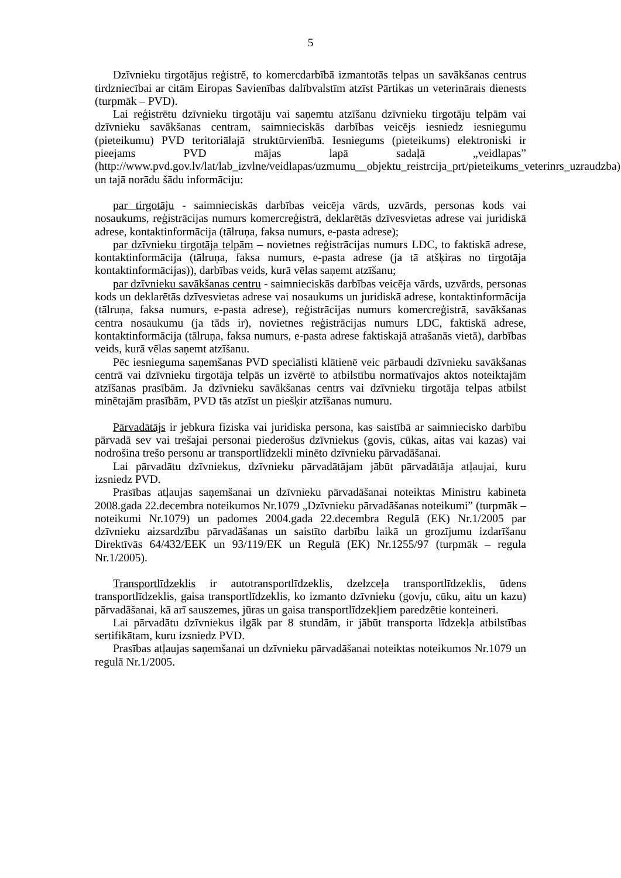5
Dzīvnieku tirgotājus reģistrē, to komercdarbībā izmantotās telpas un savākšanas centrus tirdzniecībai ar citām Eiropas Savienības dalībvalstīm atzīst Pārtikas un veterinārais dienests (turpmāk – PVD).
Lai reģistrētu dzīvnieku tirgotāju vai saņemtu atzīšanu dzīvnieku tirgotāju telpām vai dzīvnieku savākšanas centram, saimnieciskās darbības veicējs iesniedz iesniegumu (pieteikumu) PVD teritoriālajā struktūrvienībā. Iesniegums (pieteikums) elektroniski ir pieejams PVD mājas lapā sadaļā „veidlapas” (http://www.pvd.gov.lv/lat/lab_izvlne/veidlapas/uzmumu__objektu_reistrcija_prt/pieteikums_veterinrs_uzraudzba) un tajā norādu šādu informāciju:
par tirgotāju - saimnieciskās darbības veicēja vārds, uzvārds, personas kods vai nosaukums, reģistrācijas numurs komercreģistrā, deklarētās dzīvesvietas adrese vai juridiskā adrese, kontaktinformācija (tālruņa, faksa numurs, e-pasta adrese);
par dzīvnieku tirgotāja telpām – novietnes reģistrācijas numurs LDC, to faktiskā adrese, kontaktinformācija (tālruņa, faksa numurs, e-pasta adrese (ja tā atšķiras no tirgotāja kontaktinformācijas)), darbības veids, kurā vēlas saņemt atzīšanu;
par dzīvnieku savākšanas centru - saimnieciskās darbības veicēja vārds, uzvārds, personas kods un deklarētās dzīvesvietas adrese vai nosaukums un juridiskā adrese, kontaktinformācija (tālruņa, faksa numurs, e-pasta adrese), reģistrācijas numurs komercreģistrā, savākšanas centra nosaukumu (ja tāds ir), novietnes reģistrācijas numurs LDC, faktiskā adrese, kontaktinformācija (tālruņa, faksa numurs, e-pasta adrese faktiskajā atrašanās vietā), darbības veids, kurā vēlas saņemt atzīšanu.
Pēc iesnieguma saņemšanas PVD speciālisti klātienē veic pārbaudi dzīvnieku savākšanas centrā vai dzīvnieku tirgotāja telpās un izvērtē to atbilstību normatīvajos aktos noteiktajām atzīšanas prasībām. Ja dzīvnieku savākšanas centrs vai dzīvnieku tirgotāja telpas atbilst minētajām prasībām, PVD tās atzīst un piešķir atzīšanas numuru.
Pārvadātājs ir jebkura fiziska vai juridiska persona, kas saistībā ar saimniecisko darbību pārvadā sev vai trešajai personai piederošus dzīvniekus (govis, cūkas, aitas vai kazas) vai nodrošina trešo personu ar transportlīdzekli minēto dzīvnieku pārvadāšanai.
Lai pārvadātu dzīvniekus, dzīvnieku pārvadātājam jābūt pārvadātāja atļaujai, kuru izsniedz PVD.
Prasības atļaujas saņemšanai un dzīvnieku pārvadāšanai noteiktas Ministru kabineta 2008.gada 22.decembra noteikumos Nr.1079 „Dzīvnieku pārvadāšanas noteikumi” (turpmāk – noteikumi Nr.1079) un padomes 2004.gada 22.decembra Regulā (EK) Nr.1/2005 par dzīvnieku aizsardzību pārvadāšanas un saistīto darbību laikā un grozījumu izdarīšanu Direktīvās 64/432/EEK un 93/119/EK un Regulā (EK) Nr.1255/97 (turpmāk – regula Nr.1/2005).
Transportlīdzeklis ir autotransportlīdzeklis, dzelzceļa transportlīdzeklis, ūdens transportlīdzeklis, gaisa transportlīdzeklis, ko izmanto dzīvnieku (govju, cūku, aitu un kazu) pārvadāšanai, kā arī sauszemes, jūras un gaisa transportlīdzekļiem paredzētie konteineri.
Lai pārvadātu dzīvniekus ilgāk par 8 stundām, ir jābūt transporta līdzekļa atbilstības sertifikātam, kuru izsniedz PVD.
Prasības atļaujas saņemšanai un dzīvnieku pārvadāšanai noteiktas noteikumos Nr.1079 un regulā Nr.1/2005.